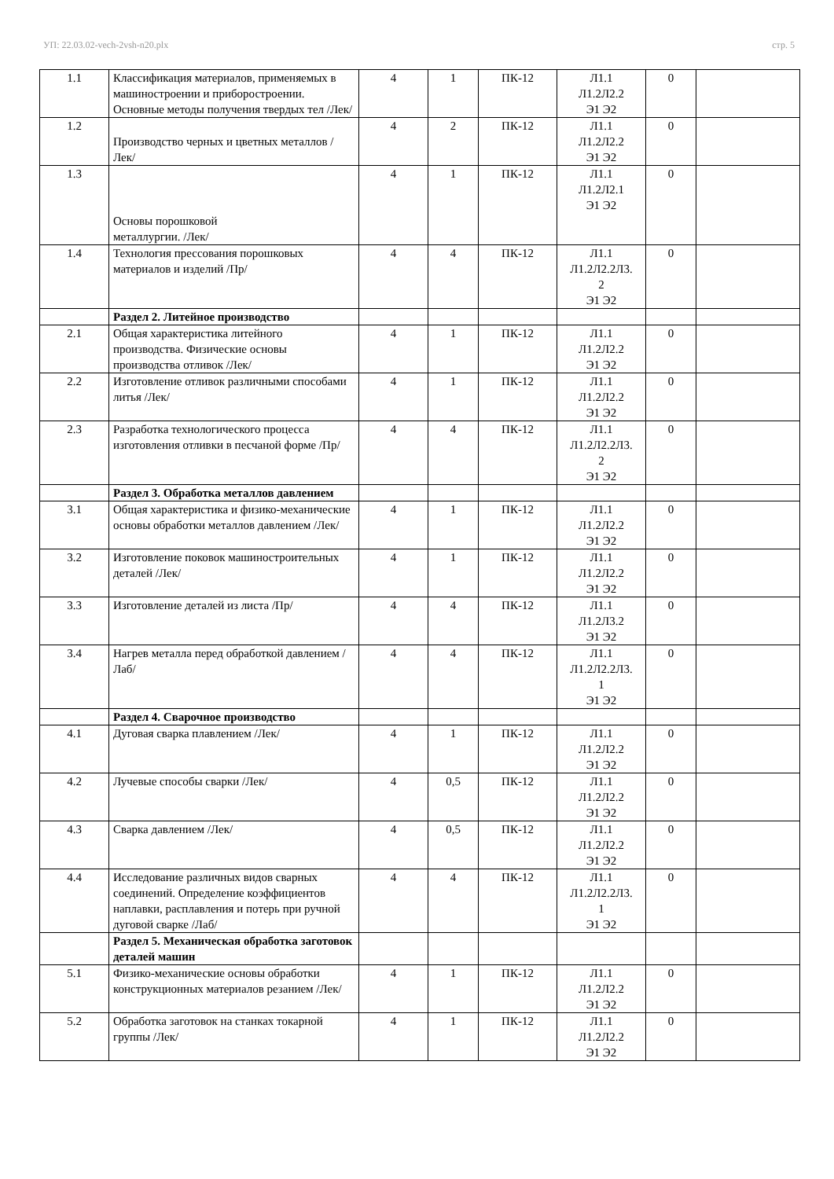УП: 22.03.02-vech-2vsh-n20.plx стр. 5
| 1.1 | Классификация материалов, применяемых в машиностроении и приборостроении. Основные методы получения твердых тел /Лек/ | 4 | 1 | ПК-12 | Л1.1 Л1.2Л2.2 Э1 Э2 | 0 | |
| 1.2 | Производство черных и цветных металлов /Лек/ | 4 | 2 | ПК-12 | Л1.1 Л1.2Л2.2 Э1 Э2 | 0 | |
| 1.3 | Основы порошковой металлургии. /Лек/ | 4 | 1 | ПК-12 | Л1.1 Л1.2Л2.1 Э1 Э2 | 0 | |
| 1.4 | Технология прессования порошковых материалов и изделий /Пр/ | 4 | 4 | ПК-12 | Л1.1 Л1.2Л2.2Л3. 2 Э1 Э2 | 0 | |
| | Раздел 2. Литейное производство | | | | | | |
| 2.1 | Общая характеристика литейного производства. Физические основы производства отливок /Лек/ | 4 | 1 | ПК-12 | Л1.1 Л1.2Л2.2 Э1 Э2 | 0 | |
| 2.2 | Изготовление отливок различными способами литья /Лек/ | 4 | 1 | ПК-12 | Л1.1 Л1.2Л2.2 Э1 Э2 | 0 | |
| 2.3 | Разработка технологического процесса изготовления отливки в песчаной форме /Пр/ | 4 | 4 | ПК-12 | Л1.1 Л1.2Л2.2Л3. 2 Э1 Э2 | 0 | |
| | Раздел 3. Обработка металлов давлением | | | | | | |
| 3.1 | Общая характеристика и физико-механические основы обработки металлов давлением /Лек/ | 4 | 1 | ПК-12 | Л1.1 Л1.2Л2.2 Э1 Э2 | 0 | |
| 3.2 | Изготовление поковок машиностроительных деталей /Лек/ | 4 | 1 | ПК-12 | Л1.1 Л1.2Л2.2 Э1 Э2 | 0 | |
| 3.3 | Изготовление деталей из листа /Пр/ | 4 | 4 | ПК-12 | Л1.1 Л1.2Л3.2 Э1 Э2 | 0 | |
| 3.4 | Нагрев металла перед обработкой давлением /Лаб/ | 4 | 4 | ПК-12 | Л1.1 Л1.2Л2.2Л3. 1 Э1 Э2 | 0 | |
| | Раздел 4. Сварочное производство | | | | | | |
| 4.1 | Дуговая сварка плавлением /Лек/ | 4 | 1 | ПК-12 | Л1.1 Л1.2Л2.2 Э1 Э2 | 0 | |
| 4.2 | Лучевые способы сварки /Лек/ | 4 | 0,5 | ПК-12 | Л1.1 Л1.2Л2.2 Э1 Э2 | 0 | |
| 4.3 | Сварка давлением /Лек/ | 4 | 0,5 | ПК-12 | Л1.1 Л1.2Л2.2 Э1 Э2 | 0 | |
| 4.4 | Исследование различных видов сварных соединений. Определение коэффициентов наплавки, расплавления и потерь при ручной дуговой сварке /Лаб/ | 4 | 4 | ПК-12 | Л1.1 Л1.2Л2.2Л3. 1 Э1 Э2 | 0 | |
| | Раздел 5. Механическая обработка заготовок деталей машин | | | | | | |
| 5.1 | Физико-механические основы обработки конструкционных материалов резанием /Лек/ | 4 | 1 | ПК-12 | Л1.1 Л1.2Л2.2 Э1 Э2 | 0 | |
| 5.2 | Обработка заготовок на станках токарной группы /Лек/ | 4 | 1 | ПК-12 | Л1.1 Л1.2Л2.2 Э1 Э2 | 0 | |